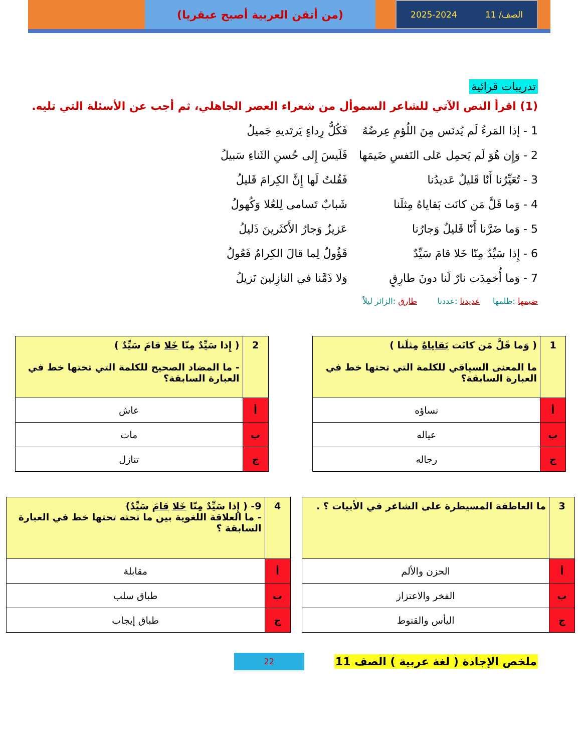الصف/ 11 2025-2024
(من أتقن العربية أصبح عبقريا)
تدريبات قرائية
(1) اقرأ النص الآتي للشاعر السموأل من شعراء العصر الجاهلي، ثم أجب عن الأسئلة التي تليه.
1 - إذا المَرءُ لَم يُدنَس مِنَ اللُؤمِ عِرضُهُ فَكُلُّ رِداءٍ يَرتَديهِ جَميلُ
2 - وَإِن هُوَ لَم يَحمِل عَلى النَفسِ ضَيمَها فَلَيسَ إِلى حُسنِ الثَناءِ سَبيلُ
3 - تُعَيِّرُنا أَنّا قَليلٌ عَديدُنا فَقُلتُ لَها إِنَّ الكِرامَ قَليلُ
4 - وَما قَلَّ مَن كانَت بَقاياهُ مِثلَنا شَبابٌ تَسامى لِلعُلا وَكُهولُ
5 - وَما ضَرَّنا أَنّا قَليلٌ وَجارُنا عَزيزٌ وَجارُ الأَكثَرينَ ذَليلُ
6 - إِذا سَيِّدٌ مِنّا خَلا قامَ سَيِّدٌ قَؤُولٌ لِما قالَ الكِرامُ فَعُولُ
7 - وَما أُخمِدَت نارٌ لَنا دونَ طارِقٍ وَلا ذَمَّنا في النازِلينَ نَزيلُ
ضيمها :ظلمها عديدنا :عددنا طارق :الزائر ليلاً
| 1 | ( وَما قَلَّ مَن كانَت بَقاياهُ مِثلَنا ) ما المعنى السياقي للكلمة التي تحتها خط في العبارة السابقة؟ |
| أ | نساؤه |
| ب | عياله |
| ج | رجاله |
| 2 | ( إِذا سَيِّدٌ مِنّا خَلا قامَ سَيِّدٌ ) - ما المضاد الصحيح للكلمة التي تحتها خط في العبارة السابقة؟ |
| أ | عاش |
| ب | مات |
| ج | تنازل |
| 3 | ما العاطفة المسيطرة على الشاعر في الأبيات ؟ . |
| أ | الحزن والألم |
| ب | الفخر والاعتزاز |
| ج | اليأس والقنوط |
| 4 | 9- ( إِذا سَيِّدٌ مِنّا خَلا قامَ سَيِّدٌ) - ما العلاقة اللغوية بين ما تحته تحتها خط في العبارة السابقة ؟ |
| أ | مقابلة |
| ب | طباق سلب |
| ج | طباق إيجاب |
ملخص الإجادة ( لغة عربية ) الصف 11 22